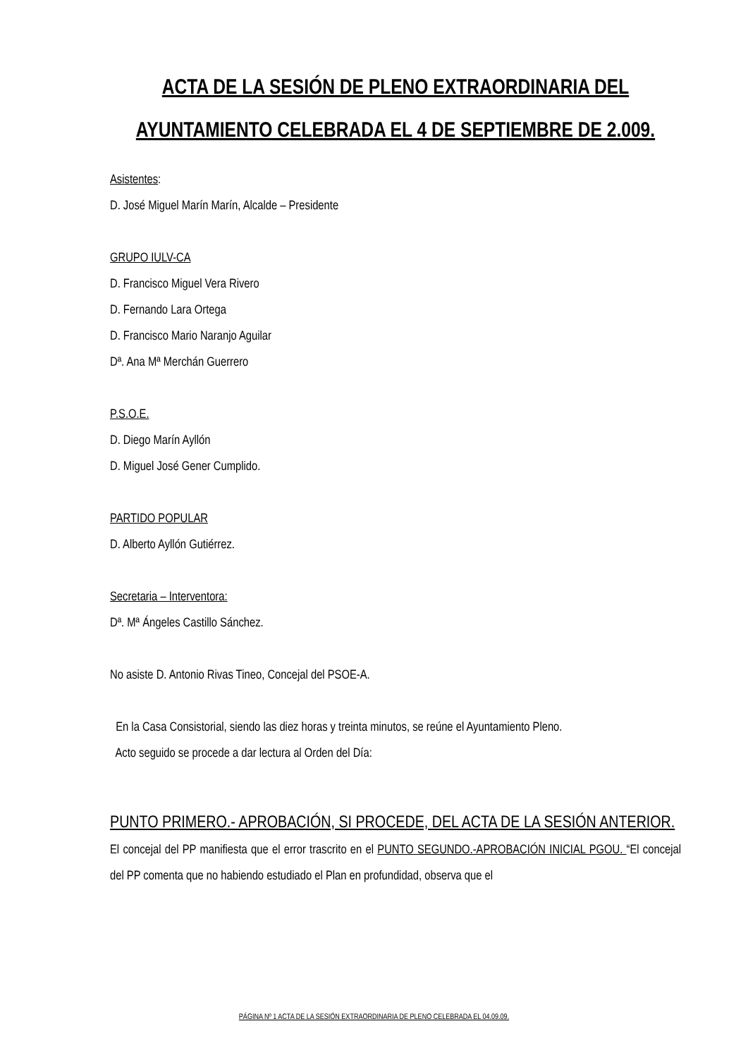ACTA DE LA SESIÓN DE PLENO EXTRAORDINARIA DEL AYUNTAMIENTO CELEBRADA EL 4 DE SEPTIEMBRE DE 2.009.
Asistentes:
D. José Miguel Marín Marín, Alcalde – Presidente
GRUPO IULV-CA
D. Francisco Miguel Vera Rivero
D. Fernando Lara Ortega
D. Francisco Mario Naranjo Aguilar
Dª. Ana Mª Merchán Guerrero
P.S.O.E.
D. Diego Marín Ayllón
D. Miguel José Gener Cumplido.
PARTIDO POPULAR
D. Alberto Ayllón Gutiérrez.
Secretaria – Interventora:
Dª. Mª Ángeles Castillo Sánchez.
No asiste D. Antonio Rivas Tineo, Concejal del PSOE-A.
En la Casa Consistorial, siendo las diez horas y treinta minutos, se reúne el Ayuntamiento Pleno.
Acto seguido se procede a dar lectura al Orden del Día:
PUNTO PRIMERO.- APROBACIÓN, SI PROCEDE, DEL ACTA DE LA SESIÓN ANTERIOR.
El concejal del PP manifiesta que el error trascrito en el PUNTO SEGUNDO.-APROBACIÓN INICIAL PGOU. “El concejal del PP comenta que no habiendo estudiado el Plan en profundidad, observa que el
PÁGINA Nº 1 ACTA DE LA SESIÓN EXTRAORDINARIA DE PLENO CELEBRADA EL 04.09.09.